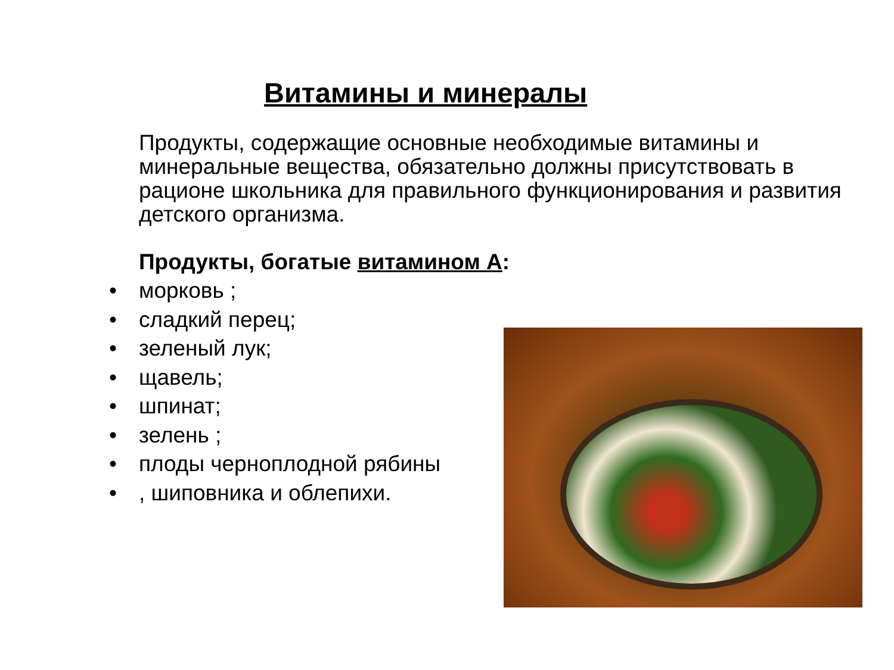Витамины и минералы
Продукты, содержащие основные необходимые витамины и минеральные вещества, обязательно должны присутствовать в рационе школьника для правильного функционирования и развития детского организма.
Продукты, богатые витамином А:
• морковь ;
• сладкий перец;
• зеленый лук;
• щавель;
• шпинат;
• зелень ;
• плоды черноплодной рябины
•, шиповника и облепихи.